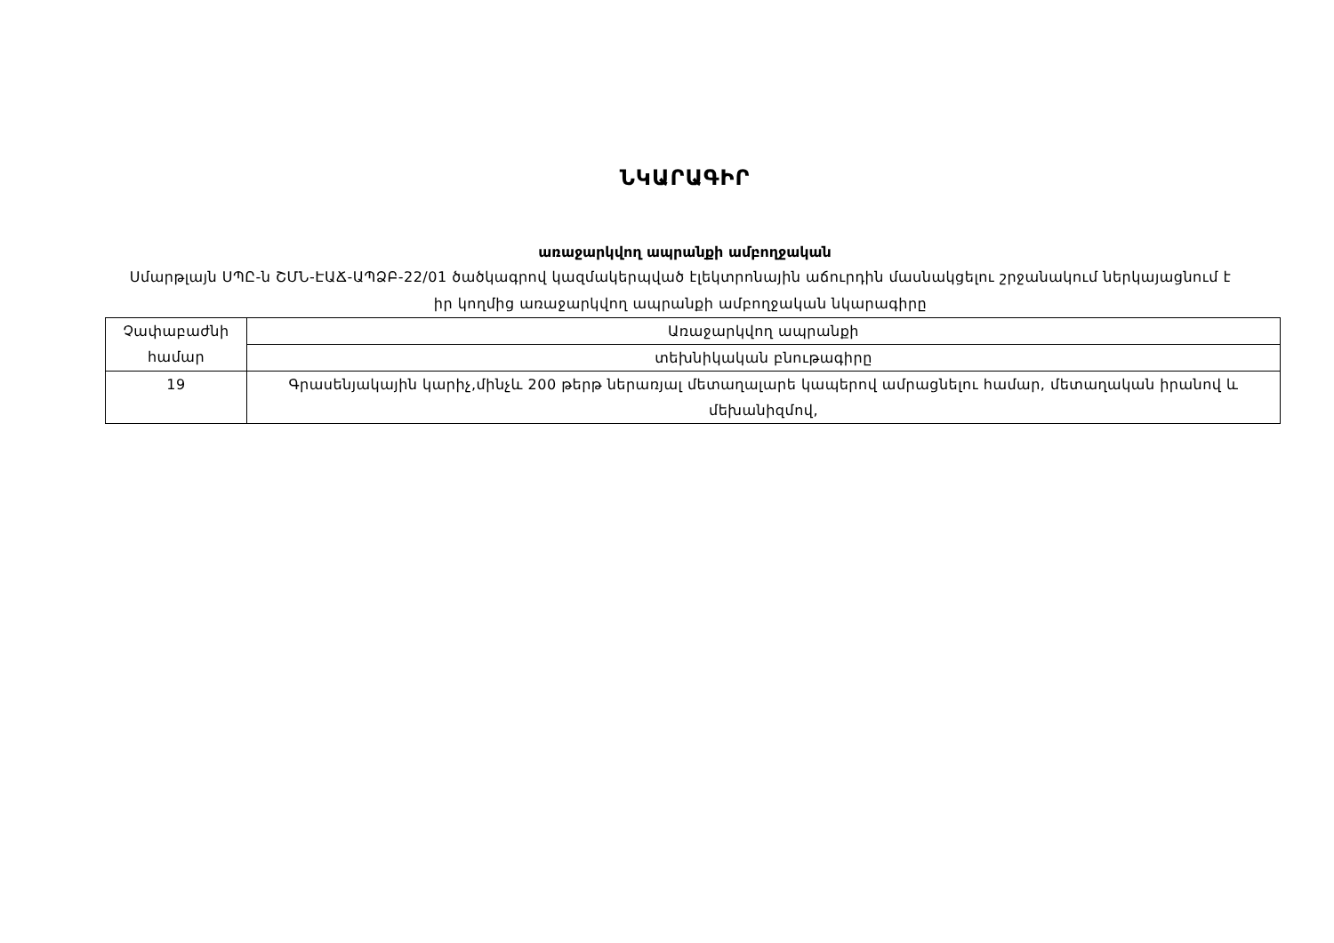ՆԿԱՐԱԳԻՐ
առաջարկվող ապրանքի ամբողջական
Սմարթլայն ՍՊԸ-ն ՇՄՆ-ԷԱՃ-ԱՊՁԲ-22/01 ծածկագրով կազմակերպված էլեկտրոնային աճուրդին մասնակցելու շրջանակում ներկայացնում է իր կողմից առաջարկվող ապրանքի ամբողջական նկարագիրը
| Չափաբաժնի համար | Առաջարկվող ապրանքի |
| | տեխնիկական բնութագիրը |
| 19 | Գրասենյակային կարիչ,մինչև 200 թերթ ներառյալ մետաղալարե կապերով ամրացնելու համար, մետաղական իրանով և մեխանիզմով, |